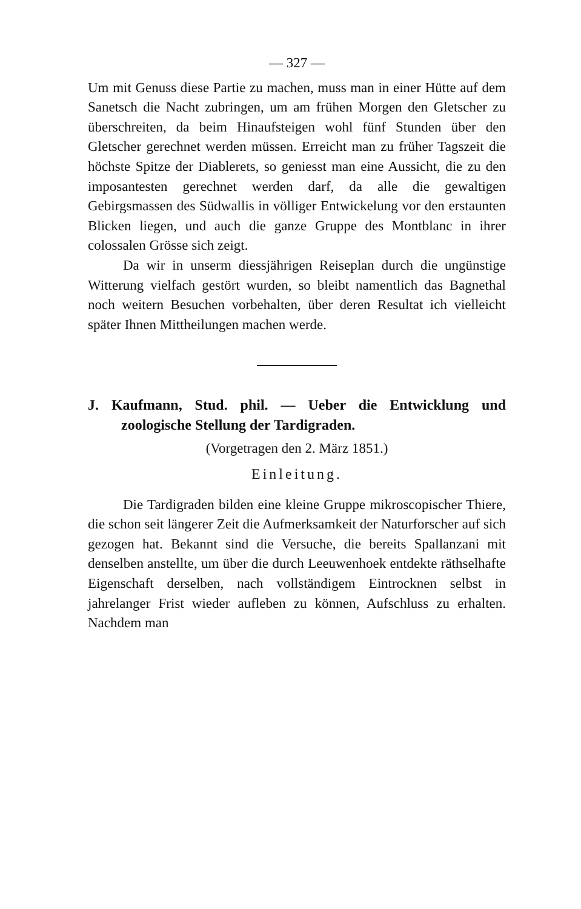— 327 —
Um mit Genuss diese Partie zu machen, muss man in einer Hütte auf dem Sanetsch die Nacht zubringen, um am frühen Morgen den Gletscher zu überschreiten, da beim Hinaufsteigen wohl fünf Stunden über den Gletscher gerechnet werden müssen. Erreicht man zu früher Tagszeit die höchste Spitze der Diablerets, so geniesst man eine Aussicht, die zu den imposantesten gerechnet werden darf, da alle die gewaltigen Gebirgsmassen des Südwallis in völliger Entwickelung vor den erstaunten Blicken liegen, und auch die ganze Gruppe des Montblanc in ihrer colossalen Grösse sich zeigt.
Da wir in unserm diessjährigen Reiseplan durch die ungünstige Witterung vielfach gestört wurden, so bleibt namentlich das Bagnethal noch weitern Besuchen vorbehalten, über deren Resultat ich vielleicht später Ihnen Mittheilungen machen werde.
J. Kaufmann, Stud. phil. — Ueber die Entwicklung und zoologische Stellung der Tardigraden.
(Vorgetragen den 2. März 1851.)
Einleitung.
Die Tardigraden bilden eine kleine Gruppe mikroscopischer Thiere, die schon seit längerer Zeit die Aufmerksamkeit der Naturforscher auf sich gezogen hat. Bekannt sind die Versuche, die bereits Spallanzani mit denselben anstellte, um über die durch Leeuwenhoek entdekte räthselhafte Eigenschaft derselben, nach vollständigem Eintrocknen selbst in jahrelanger Frist wieder aufleben zu können, Aufschluss zu erhalten. Nachdem man